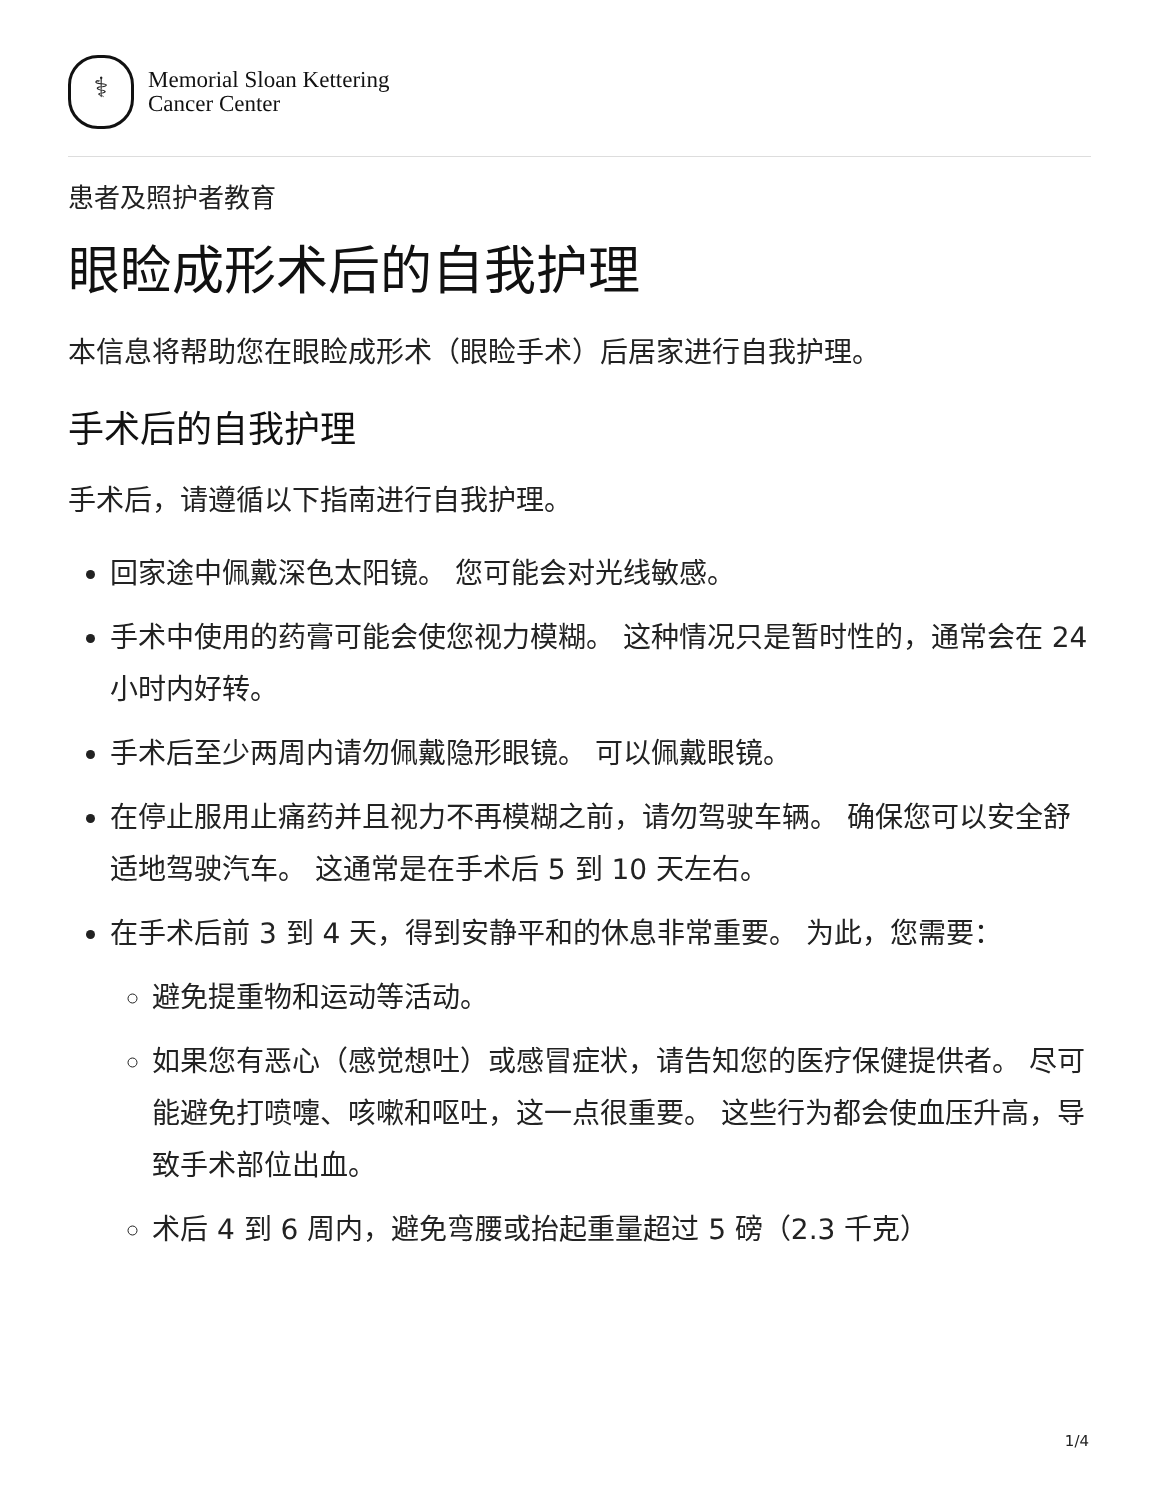⚕
Memorial Sloan Kettering
Cancer Center
患者及照护者教育
眼睑成形术后的自我护理
本信息将帮助您在眼睑成形术（眼睑手术）后居家进行自我护理。
手术后的自我护理
手术后，请遵循以下指南进行自我护理。
回家途中佩戴深色太阳镜。 您可能会对光线敏感。
手术中使用的药膏可能会使您视力模糊。 这种情况只是暂时性的，通常会在 24 小时内好转。
手术后至少两周内请勿佩戴隐形眼镜。 可以佩戴眼镜。
在停止服用止痛药并且视力不再模糊之前，请勿驾驶车辆。 确保您可以安全舒适地驾驶汽车。 这通常是在手术后 5 到 10 天左右。
在手术后前 3 到 4 天，得到安静平和的休息非常重要。 为此，您需要：
避免提重物和运动等活动。
如果您有恶心（感觉想吐）或感冒症状，请告知您的医疗保健提供者。 尽可能避免打喷嚏、咳嗽和呕吐，这一点很重要。 这些行为都会使血压升高，导致手术部位出血。
术后 4 到 6 周内，避免弯腰或抬起重量超过 5 磅（2.3 千克）
1/4